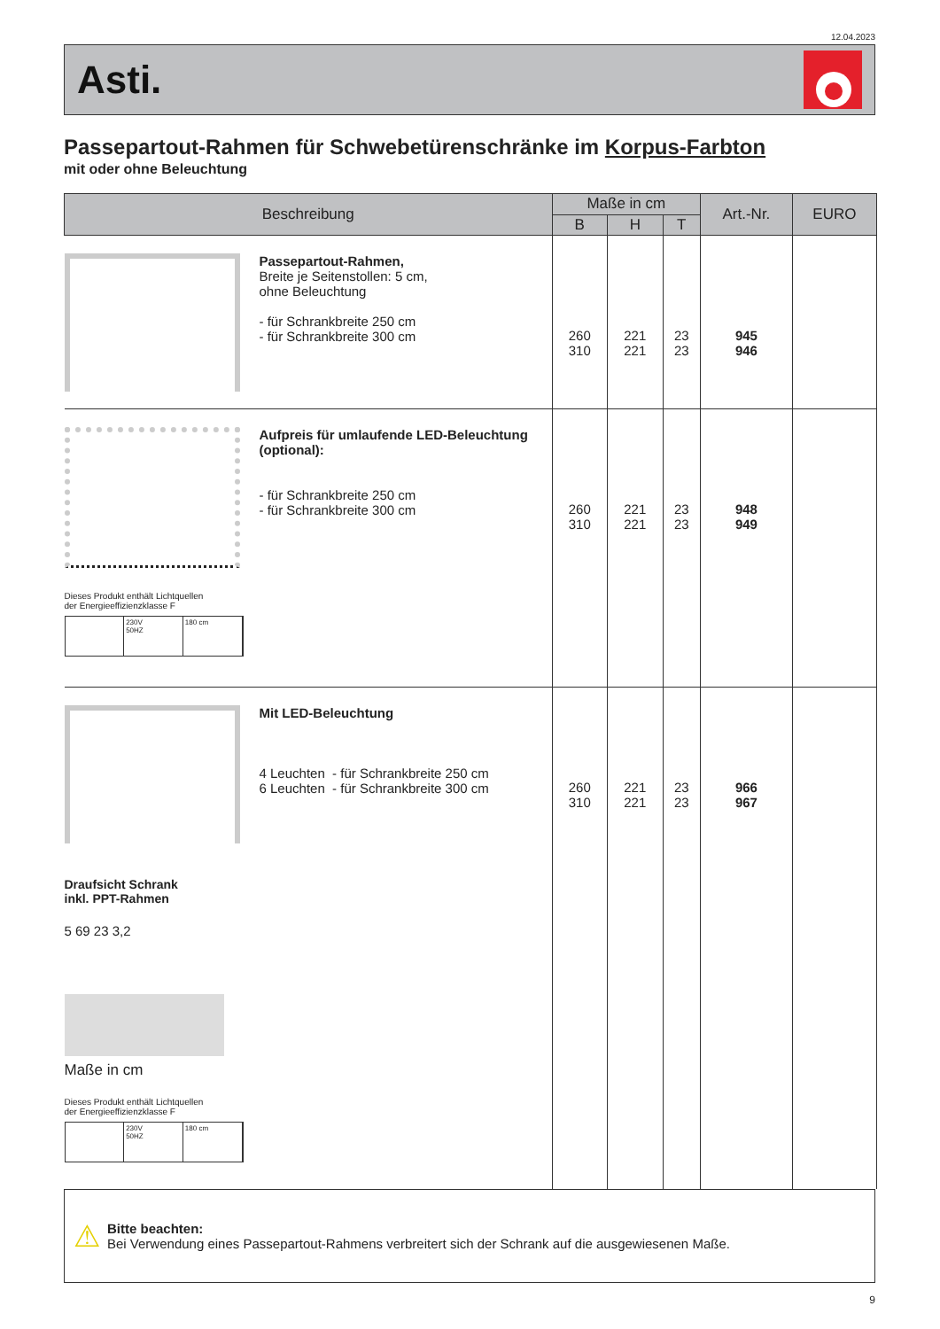12.04.2023
Asti.
Passepartout-Rahmen für Schwebetürenschränke im Korpus-Farbton
mit oder ohne Beleuchtung
| Beschreibung | | Maße in cm | | | Art.-Nr. | EURO |
| --- | --- | --- | --- | --- | --- | --- |
| | | B | H | T | | |
| | Passepartout-Rahmen, Breite je Seitenstollen: 5 cm, ohne Beleuchtung - für Schrankbreite 250 cm - für Schrankbreite 300 cm | 260 310 | 221 221 | 23 23 | 945 946 | |
| Dieses Produkt enthält Lichtquellen der Energieeffizienzklasse F 230V 50HZ 180 cm | Aufpreis für umlaufende LED-Beleuchtung (optional): - für Schrankbreite 250 cm - für Schrankbreite 300 cm | 260 310 | 221 221 | 23 23 | 948 949 | |
| Draufsicht Schrank inkl. PPT-Rahmen 5 69 23 3,2 Maße in cm Dieses Produkt enthält Lichtquellen der Energieeffizienzklasse F 230V 50HZ 180 cm | Mit LED-Beleuchtung 4 Leuchten - für Schrankbreite 250 cm 6 Leuchten - für Schrankbreite 300 cm | 260 310 | 221 221 | 23 23 | 966 967 | |
⚠
Bitte beachten:
Bei Verwendung eines Passepartout-Rahmens verbreitert sich der Schrank auf die ausgewiesenen Maße.
9